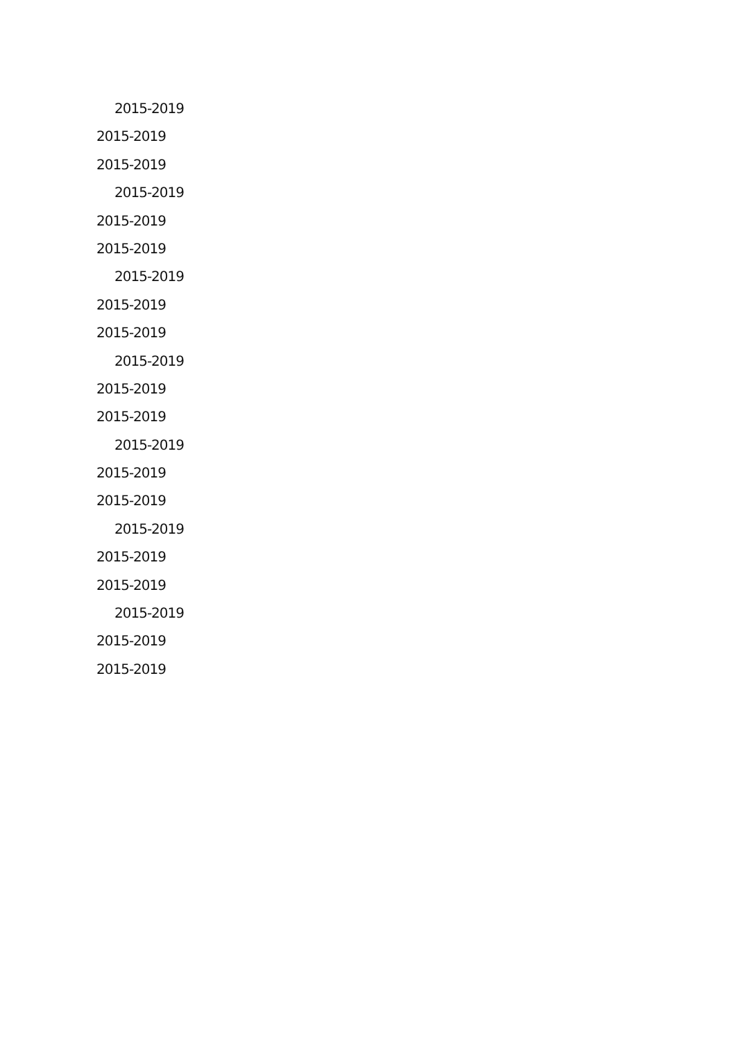2015-2019
2015-2019
2015-2019
2015-2019
2015-2019
2015-2019
2015-2019
2015-2019
2015-2019
2015-2019
2015-2019
2015-2019
2015-2019
2015-2019
2015-2019
2015-2019
2015-2019
2015-2019
2015-2019
2015-2019
2015-2019